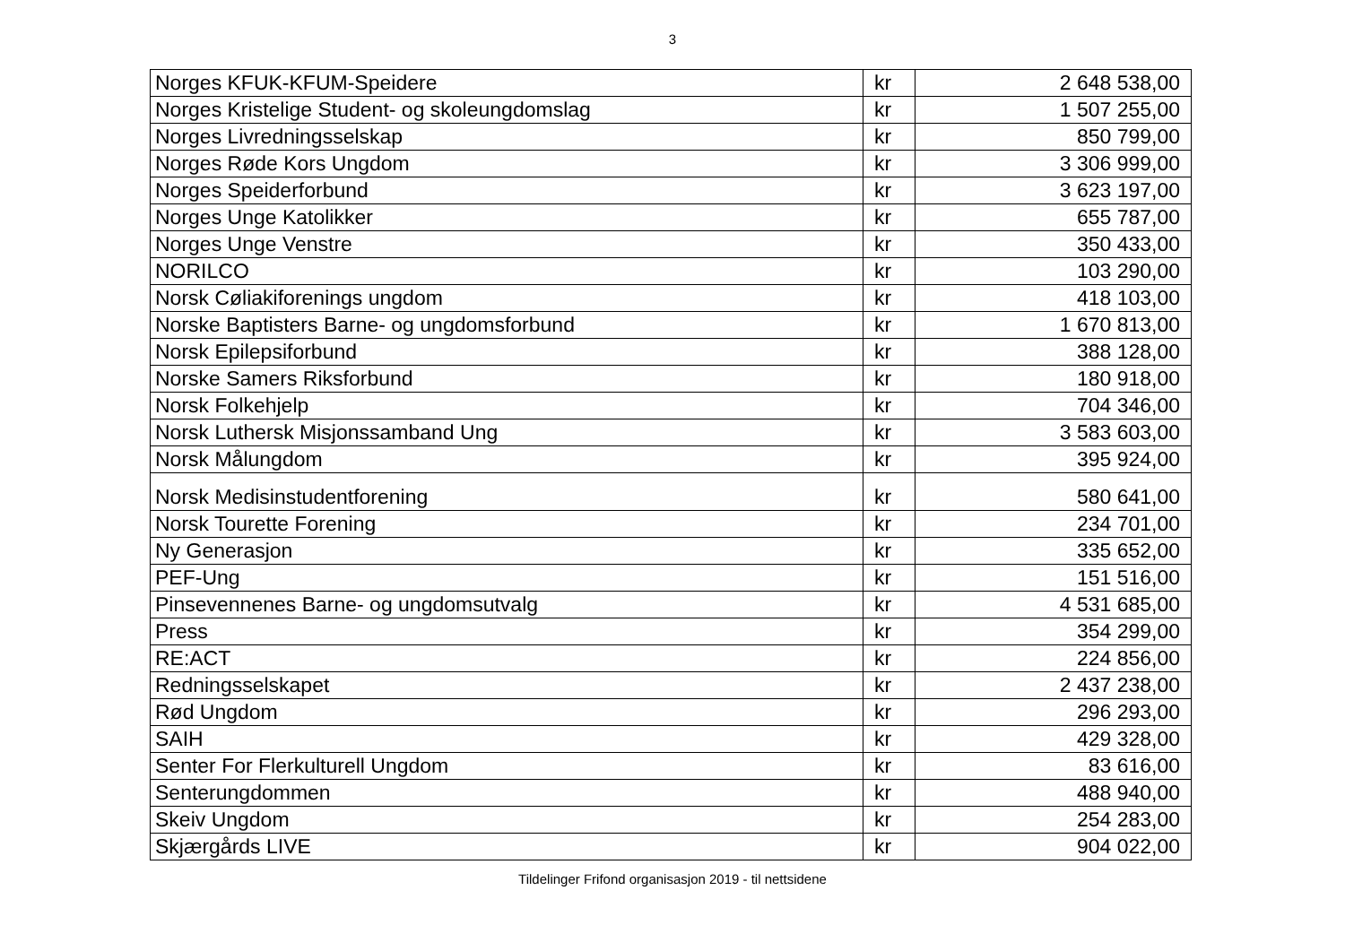3
| Norges KFUK-KFUM-Speidere | kr | 2 648 538,00 |
| Norges Kristelige Student- og skoleungdomslag | kr | 1 507 255,00 |
| Norges Livredningsselskap | kr | 850 799,00 |
| Norges Røde Kors Ungdom | kr | 3 306 999,00 |
| Norges Speiderforbund | kr | 3 623 197,00 |
| Norges Unge Katolikker | kr | 655 787,00 |
| Norges Unge Venstre | kr | 350 433,00 |
| NORILCO | kr | 103 290,00 |
| Norsk Cøliakiforenings ungdom | kr | 418 103,00 |
| Norske Baptisters Barne- og ungdomsforbund | kr | 1 670 813,00 |
| Norsk Epilepsiforbund | kr | 388 128,00 |
| Norske Samers Riksforbund | kr | 180 918,00 |
| Norsk Folkehjelp | kr | 704 346,00 |
| Norsk Luthersk Misjonssamband Ung | kr | 3 583 603,00 |
| Norsk Målungdom | kr | 395 924,00 |
| Norsk Medisinstudentforening | kr | 580 641,00 |
| Norsk Tourette Forening | kr | 234 701,00 |
| Ny Generasjon | kr | 335 652,00 |
| PEF-Ung | kr | 151 516,00 |
| Pinsevennenes Barne- og ungdomsutvalg | kr | 4 531 685,00 |
| Press | kr | 354 299,00 |
| RE:ACT | kr | 224 856,00 |
| Redningsselskapet | kr | 2 437 238,00 |
| Rød Ungdom | kr | 296 293,00 |
| SAIH | kr | 429 328,00 |
| Senter For Flerkulturell Ungdom | kr | 83 616,00 |
| Senterungdommen | kr | 488 940,00 |
| Skeiv Ungdom | kr | 254 283,00 |
| Skjærgårds LIVE | kr | 904 022,00 |
Tildelinger Frifond organisasjon 2019 - til nettsidene